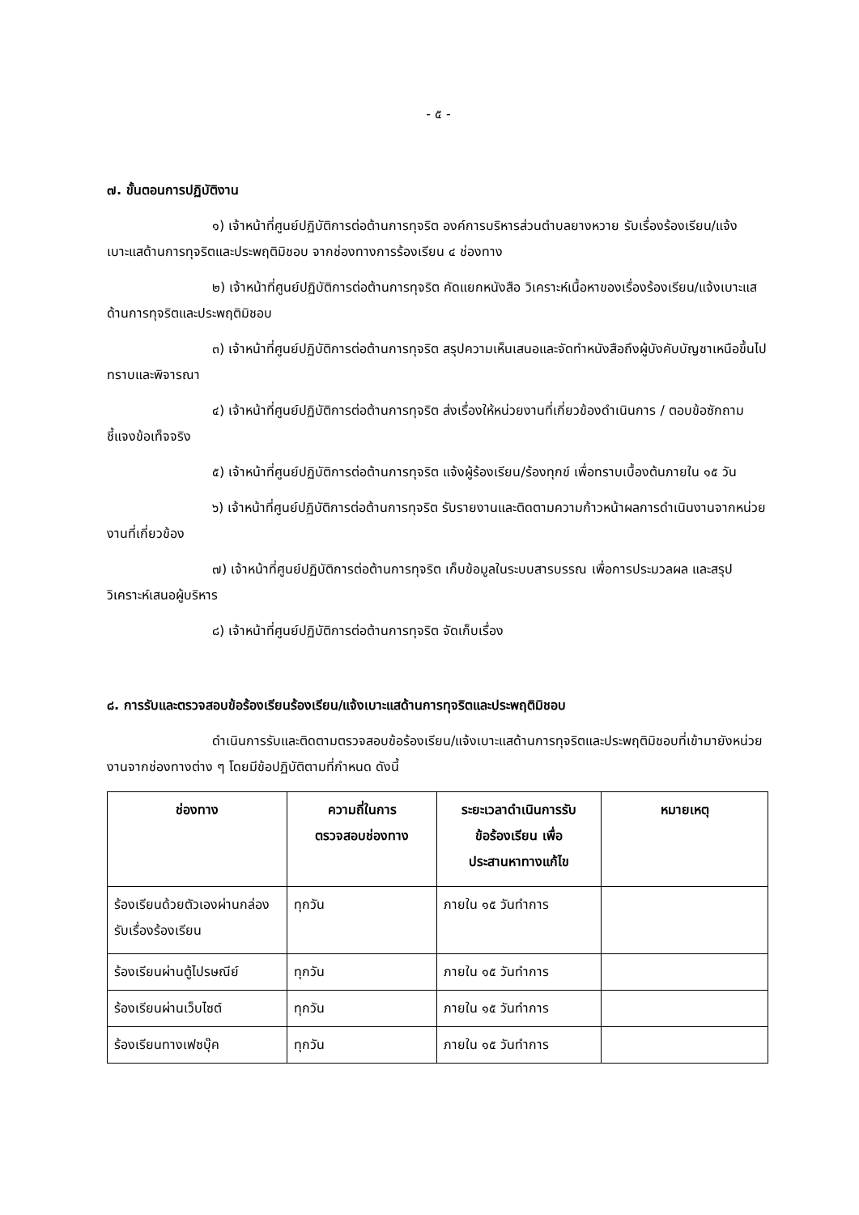- ๕ -
๗. ขั้นตอนการปฏิบัติงาน
๑) เจ้าหน้าที่ศูนย์ปฏิบัติการต่อต้านการทุจริต องค์การบริหารส่วนตำบลยางหวาย รับเรื่องร้องเรียน/แจ้งเบาะแสด้านการทุจริตและประพฤติมิชอบ จากช่องทางการร้องเรียน ๔ ช่องทาง
๒) เจ้าหน้าที่ศูนย์ปฏิบัติการต่อต้านการทุจริต คัดแยกหนังสือ วิเคราะห์เนื้อหาของเรื่องร้องเรียน/แจ้งเบาะแสด้านการทุจริตและประพฤติมิชอบ
๓) เจ้าหน้าที่ศูนย์ปฏิบัติการต่อต้านการทุจริต สรุปความเห็นเสนอและจัดทำหนังสือถึงผู้บังคับบัญชาเหนือขึ้นไป ทราบและพิจารณา
๔) เจ้าหน้าที่ศูนย์ปฏิบัติการต่อต้านการทุจริต ส่งเรื่องให้หน่วยงานที่เกี่ยวข้องดำเนินการ / ตอบข้อซักถาม ชี้แจงข้อเท็จจริง
๕) เจ้าหน้าที่ศูนย์ปฏิบัติการต่อต้านการทุจริต แจ้งผู้ร้องเรียน/ร้องทุกข์ เพื่อทราบเบื้องต้นภายใน ๑๕ วัน
๖) เจ้าหน้าที่ศูนย์ปฏิบัติการต่อต้านการทุจริต รับรายงานและติดตามความก้าวหน้าผลการดำเนินงานจากหน่วยงานที่เกี่ยวข้อง
๗) เจ้าหน้าที่ศูนย์ปฏิบัติการต่อต้านการทุจริต เก็บข้อมูลในระบบสารบรรณ เพื่อการประมวลผล และสรุปวิเคราะห์เสนอผู้บริหาร
๘) เจ้าหน้าที่ศูนย์ปฏิบัติการต่อต้านการทุจริต จัดเก็บเรื่อง
๘. การรับและตรวจสอบข้อร้องเรียนร้องเรียน/แจ้งเบาะแสด้านการทุจริตและประพฤติมิชอบ
ดำเนินการรับและติดตามตรวจสอบข้อร้องเรียน/แจ้งเบาะแสด้านการทุจริตและประพฤติมิชอบที่เข้ามายังหน่วยงานจากช่องทางต่าง ๆ โดยมีข้อปฏิบัติตามที่กำหนด ดังนี้
| ช่องทาง | ความถี่ในการ ตรวจสอบช่องทาง | ระยะเวลาดำเนินการรับ ข้อร้องเรียน เพื่อ ประสานหาทางแก้ไข | หมายเหตุ |
| --- | --- | --- | --- |
| ร้องเรียนด้วยตัวเองผ่านกล่องรับเรื่องร้องเรียน | ทุกวัน | ภายใน ๑๕ วันทำการ | |
| ร้องเรียนผ่านตู้ไปรษณีย์ | ทุกวัน | ภายใน ๑๕ วันทำการ | |
| ร้องเรียนผ่านเว็บไซต์ | ทุกวัน | ภายใน ๑๕ วันทำการ | |
| ร้องเรียนทางเฟซบุ๊ค | ทุกวัน | ภายใน ๑๕ วันทำการ | |